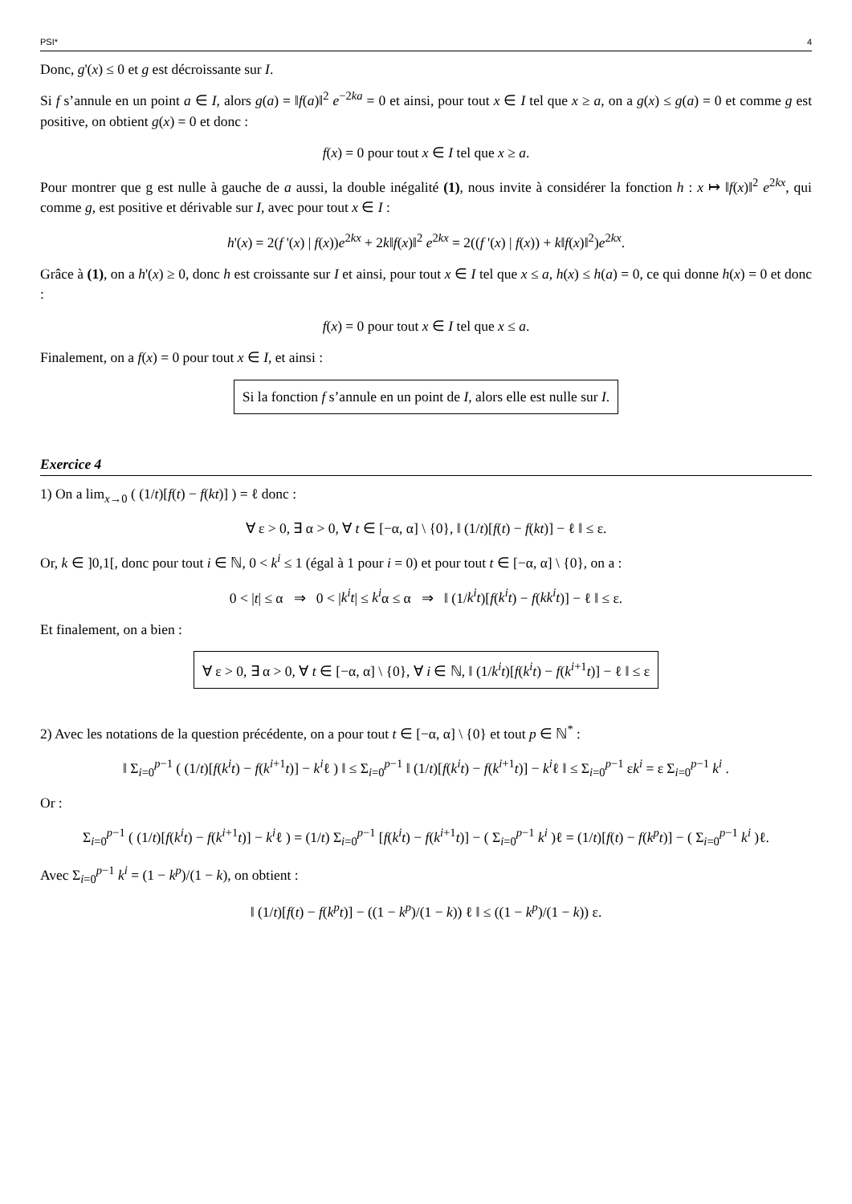PSI* 4
Donc, g'(x) ≤ 0 et g est décroissante sur I.
Si f s’annule en un point a ∈ I, alors g(a) = ‖f(a)‖<sup>2</sup> e<sup>−2ka</sup> = 0 et ainsi, pour tout x ∈ I tel que x ≥ a, on a g(x) ≤ g(a) = 0 et comme g est positive, on obtient g(x) = 0 et donc :
f(x) = 0 pour tout x ∈ I tel que x ≥ a.
Pour montrer que g est nulle à gauche de a aussi, la double inégalité (1), nous invite à considérer la fonction h : x ↦ ‖f(x)‖<sup>2</sup> e<sup>2kx</sup>, qui comme g, est positive et dérivable sur I, avec pour tout x ∈ I :
h'(x) = 2(f '(x) | f(x))e<sup>2kx</sup> + 2k‖f(x)‖<sup>2</sup> e<sup>2kx</sup> = 2((f '(x) | f(x)) + k‖f(x)‖<sup>2</sup>)e<sup>2kx</sup>.
Grâce à (1), on a h'(x) ≥ 0, donc h est croissante sur I et ainsi, pour tout x ∈ I tel que x ≤ a, h(x) ≤ h(a) = 0, ce qui donne h(x) = 0 et donc :
f(x) = 0 pour tout x ∈ I tel que x ≤ a.
Finalement, on a f(x) = 0 pour tout x ∈ I, et ainsi :
Si la fonction f s’annule en un point de I, alors elle est nulle sur I.
Exercice 4
1) On a lim<sub>x→0</sub> ( (1/t)[f(t) − f(kt)] ) = ℓ donc :
∀ ε > 0, ∃ α > 0, ∀ t ∈ [−α, α] \ {0}, ‖ (1/t)[f(t) − f(kt)] − ℓ ‖ ≤ ε.
Or, k ∈ ]0,1[, donc pour tout i ∈ ℕ, 0 < k<sup>i</sup> ≤ 1 (égal à 1 pour i = 0) et pour tout t ∈ [−α, α] \ {0}, on a :
0 < |t| ≤ α ⇒ 0 < |k<sup>i</sup>t| ≤ k<sup>i</sup>α ≤ α ⇒ ‖ (1/k<sup>i</sup>t)[f(k<sup>i</sup>t) − f(kk<sup>i</sup>t)] − ℓ ‖ ≤ ε.
Et finalement, on a bien :
∀ ε > 0, ∃ α > 0, ∀ t ∈ [−α, α] \ {0}, ∀ i ∈ ℕ, ‖ (1/k<sup>i</sup>t)[f(k<sup>i</sup>t) − f(k<sup>i+1</sup>t)] − ℓ ‖ ≤ ε
2) Avec les notations de la question précédente, on a pour tout t ∈ [−α, α] \ {0} et tout p ∈ ℕ<sup>*</sup> :
‖ Σ<sub>i=0</sub><sup>p−1</sup> ( (1/t)[f(k<sup>i</sup>t) − f(k<sup>i+1</sup>t)] − k<sup>i</sup>ℓ ) ‖ ≤ Σ<sub>i=0</sub><sup>p−1</sup> ‖ (1/t)[f(k<sup>i</sup>t) − f(k<sup>i+1</sup>t)] − k<sup>i</sup>ℓ ‖ ≤ Σ<sub>i=0</sub><sup>p−1</sup> εk<sup>i</sup> = ε Σ<sub>i=0</sub><sup>p−1</sup> k<sup>i</sup> .
Or :
Σ<sub>i=0</sub><sup>p−1</sup> ( (1/t)[f(k<sup>i</sup>t) − f(k<sup>i+1</sup>t)] − k<sup>i</sup>ℓ ) = (1/t) Σ<sub>i=0</sub><sup>p−1</sup> [f(k<sup>i</sup>t) − f(k<sup>i+1</sup>t)] − ( Σ<sub>i=0</sub><sup>p−1</sup> k<sup>i</sup> )ℓ = (1/t)[f(t) − f(k<sup>p</sup>t)] − ( Σ<sub>i=0</sub><sup>p−1</sup> k<sup>i</sup> )ℓ.
Avec Σ<sub>i=0</sub><sup>p−1</sup> k<sup>i</sup> = (1 − k<sup>p</sup>)/(1 − k), on obtient :
‖ (1/t)[f(t) − f(k<sup>p</sup>t)] − ((1 − k<sup>p</sup>)/(1 − k)) ℓ ‖ ≤ ((1 − k<sup>p</sup>)/(1 − k)) ε.